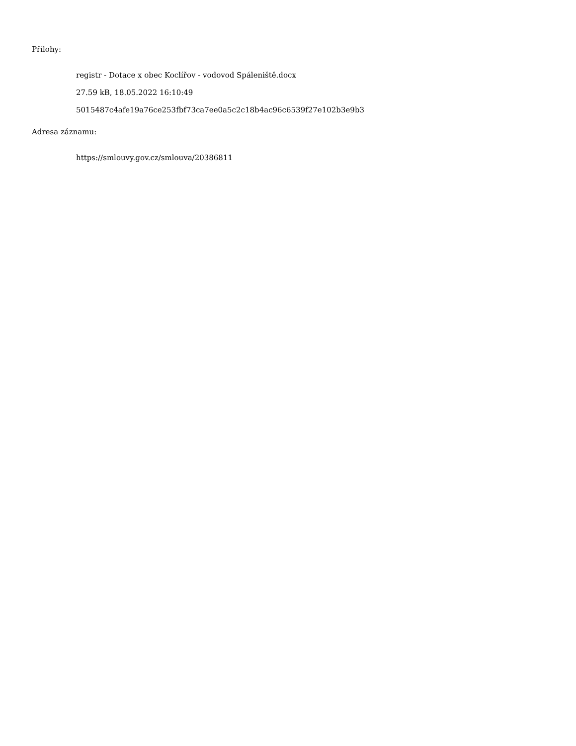Přílohy:
registr - Dotace x obec Koclířov - vodovod Spáleniště.docx
27.59 kB, 18.05.2022 16:10:49
5015487c4afe19a76ce253fbf73ca7ee0a5c2c18b4ac96c6539f27e102b3e9b3
Adresa záznamu:
https://smlouvy.gov.cz/smlouva/20386811